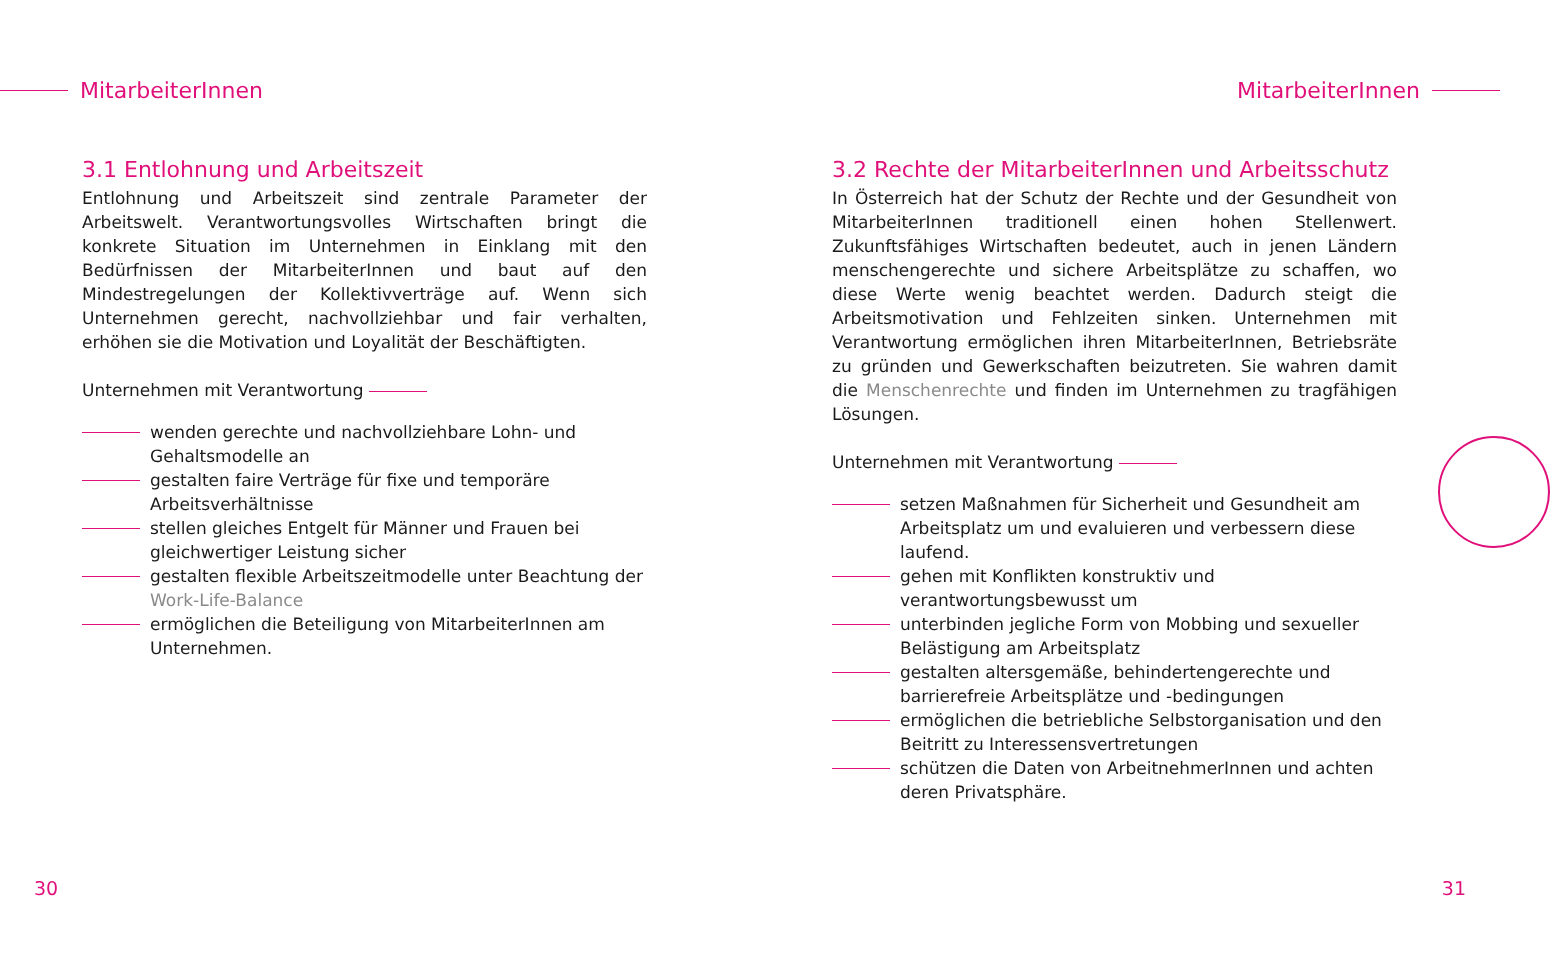MitarbeiterInnen
3.1 Entlohnung und Arbeitszeit
Entlohnung und Arbeitszeit sind zentrale Parameter der Arbeitswelt. Verantwortungsvolles Wirtschaften bringt die konkrete Situation im Unternehmen in Einklang mit den Bedürfnissen der MitarbeiterInnen und baut auf den Mindestregelungen der Kollektivverträge auf. Wenn sich Unternehmen gerecht, nachvollziehbar und fair verhalten, erhöhen sie die Motivation und Loyalität der Beschäftigten.
Unternehmen mit Verantwortung
wenden gerechte und nachvollziehbare Lohn- und Gehaltsmodelle an
gestalten faire Verträge für fixe und temporäre Arbeitsverhältnisse
stellen gleiches Entgelt für Männer und Frauen bei gleichwertiger Leistung sicher
gestalten flexible Arbeitszeitmodelle unter Beachtung der Work-Life-Balance
ermöglichen die Beteiligung von MitarbeiterInnen am Unternehmen.
30
MitarbeiterInnen
3.2 Rechte der MitarbeiterInnen und Arbeitsschutz
In Österreich hat der Schutz der Rechte und der Gesundheit von MitarbeiterInnen traditionell einen hohen Stellenwert. Zukunftsfähiges Wirtschaften bedeutet, auch in jenen Ländern menschengerechte und sichere Arbeitsplätze zu schaffen, wo diese Werte wenig beachtet werden. Dadurch steigt die Arbeitsmotivation und Fehlzeiten sinken. Unternehmen mit Verantwortung ermöglichen ihren MitarbeiterInnen, Betriebsräte zu gründen und Gewerkschaften beizutreten. Sie wahren damit die Menschenrechte und finden im Unternehmen zu tragfähigen Lösungen.
Unternehmen mit Verantwortung
setzen Maßnahmen für Sicherheit und Gesundheit am Arbeitsplatz um und evaluieren und verbessern diese laufend.
gehen mit Konflikten konstruktiv und verantwortungsbewusst um
unterbinden jegliche Form von Mobbing und sexueller Belästigung am Arbeitsplatz
gestalten altersgemäße, behindertengerechte und barrierefreie Arbeitsplätze und -bedingungen
ermöglichen die betriebliche Selbstorganisation und den Beitritt zu Interessensvertretungen
schützen die Daten von ArbeitnehmerInnen und achten deren Privatsphäre.
31